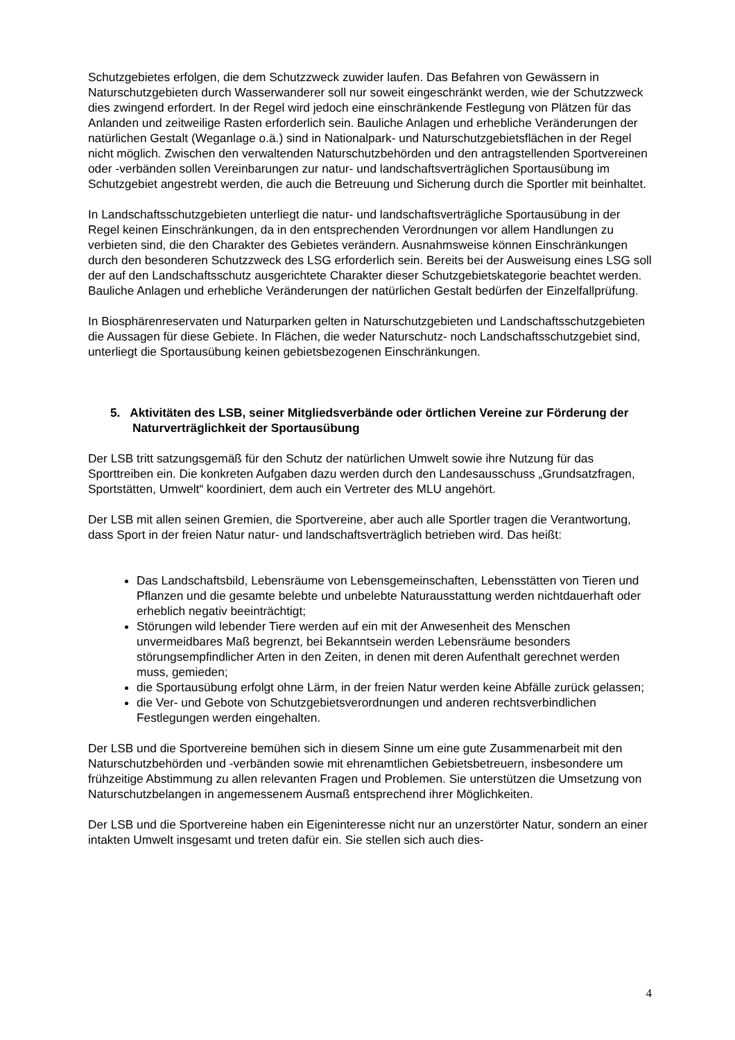Schutzgebietes erfolgen, die dem Schutzzweck zuwider laufen. Das Befahren von Gewässern in Naturschutzgebieten durch Wasserwanderer soll nur soweit eingeschränkt werden, wie der Schutzzweck dies zwingend erfordert. In der Regel wird jedoch eine einschränkende Festlegung von Plätzen für das Anlanden und zeitweilige Rasten erforderlich sein. Bauliche Anlagen und erhebliche Veränderungen der natürlichen Gestalt (Weganlage o.ä.) sind in Nationalpark- und Naturschutzgebietsflächen in der Regel nicht möglich. Zwischen den verwaltenden Naturschutzbehörden und den antragstellenden Sportvereinen oder -verbänden sollen Vereinbarungen zur natur- und landschaftsverträglichen Sportausübung im Schutzgebiet angestrebt werden, die auch die Betreuung und Sicherung durch die Sportler mit beinhaltet.
In Landschaftsschutzgebieten unterliegt die natur- und landschaftsverträgliche Sportausübung in der Regel keinen Einschränkungen, da in den entsprechenden Verordnungen vor allem Handlungen zu verbieten sind, die den Charakter des Gebietes verändern. Ausnahmsweise können Einschränkungen durch den besonderen Schutzzweck des LSG erforderlich sein. Bereits bei der Ausweisung eines LSG soll der auf den Landschaftsschutz ausgerichtete Charakter dieser Schutzgebietskategorie beachtet werden. Bauliche Anlagen und erhebliche Veränderungen der natürlichen Gestalt bedürfen der Einzelfallprüfung.
In Biosphärenreservaten und Naturparken gelten in Naturschutzgebieten und Landschaftsschutzgebieten die Aussagen für diese Gebiete. In Flächen, die weder Naturschutz- noch Landschaftsschutzgebiet sind, unterliegt die Sportausübung keinen gebietsbezogenen Einschränkungen.
5. Aktivitäten des LSB, seiner Mitgliedsverbände oder örtlichen Vereine zur Förderung der Naturverträglichkeit der Sportausübung
Der LSB tritt satzungsgemäß für den Schutz der natürlichen Umwelt sowie ihre Nutzung für das Sporttreiben ein. Die konkreten Aufgaben dazu werden durch den Landesausschuss „Grundsatzfragen, Sportstätten, Umwelt“ koordiniert, dem auch ein Vertreter des MLU angehört.
Der LSB mit allen seinen Gremien, die Sportvereine, aber auch alle Sportler tragen die Verantwortung, dass Sport in der freien Natur natur- und landschaftsverträglich betrieben wird. Das heißt:
Das Landschaftsbild, Lebensräume von Lebensgemeinschaften, Lebensstätten von Tieren und Pflanzen und die gesamte belebte und unbelebte Naturausstattung werden nichtdauerhaft oder erheblich negativ beeinträchtigt;
Störungen wild lebender Tiere werden auf ein mit der Anwesenheit des Menschen unvermeidbares Maß begrenzt, bei Bekanntsein werden Lebensräume besonders störungsempfindlicher Arten in den Zeiten, in denen mit deren Aufenthalt gerechnet werden muss, gemieden;
die Sportausübung erfolgt ohne Lärm, in der freien Natur werden keine Abfälle zurück gelassen;
die Ver- und Gebote von Schutzgebietsverordnungen und anderen rechtsverbindlichen Festlegungen werden eingehalten.
Der LSB und die Sportvereine bemühen sich in diesem Sinne um eine gute Zusammenarbeit mit den Naturschutzbehörden und -verbänden sowie mit ehrenamtlichen Gebietsbetreuern, insbesondere um frühzeitige Abstimmung zu allen relevanten Fragen und Problemen. Sie unterstützen die Umsetzung von Naturschutzbelangen in angemessenem Ausmaß entsprechend ihrer Möglichkeiten.
Der LSB und die Sportvereine haben ein Eigeninteresse nicht nur an unzerstörter Natur, sondern an einer intakten Umwelt insgesamt und treten dafür ein. Sie stellen sich auch dies-
4